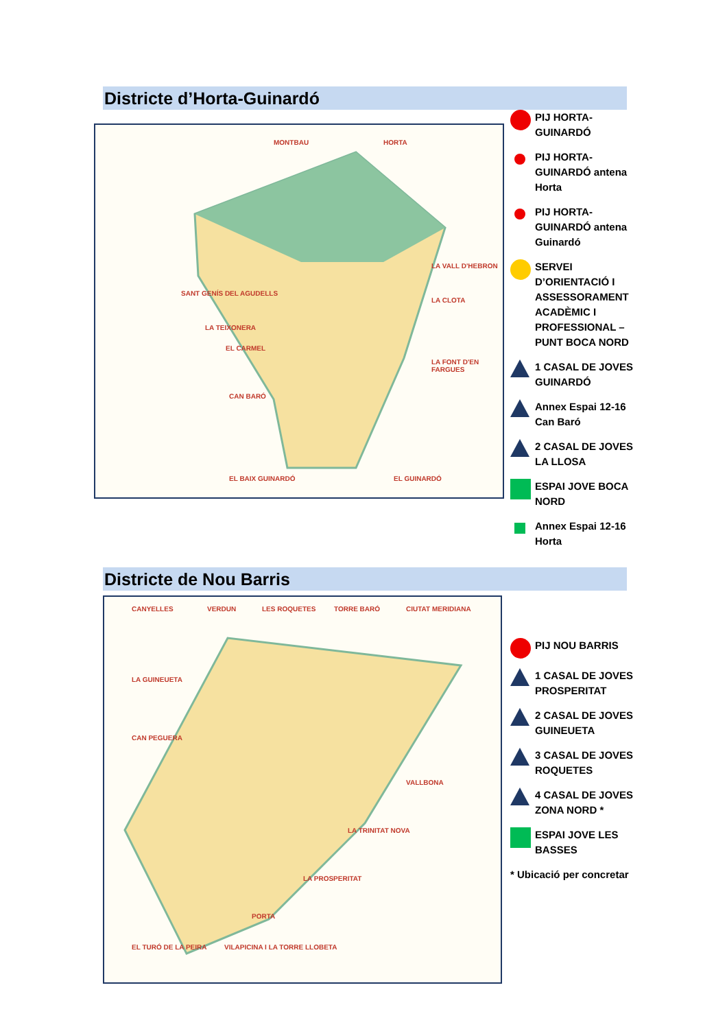Districte d’Horta-Guinardó
MONTBAU HORTA
LA VALL D'HEBRON
LA CLOTA
SANT GENÍS DEL AGUDELLS
LA TEIXONERA
EL CARMEL
LA FONT D'EN FARGUES
CAN BARÓ
EL BAIX GUINARDÓ EL GUINARDÓ
PIJ HORTA-GUINARDÓ
PIJ HORTA-GUINARDÓ antena Horta
PIJ HORTA-GUINARDÓ antena Guinardó
SERVEI D’ORIENTACIÓ I ASSESSORAMENT ACADÈMIC I PROFESSIONAL – PUNT BOCA NORD
1 CASAL DE JOVES GUINARDÓ
Annex Espai 12-16 Can Baró
2 CASAL DE JOVES LA LLOSA
ESPAI JOVE BOCA NORD
Annex Espai 12-16 Horta
Districte de Nou Barris
CANYELLES VERDUN LES ROQUETES TORRE BARÓ CIUTAT MERIDIANA
LA GUINEUETA
CAN PEGUERA
VALLBONA
LA TRINITAT NOVA
LA PROSPERITAT
PORTA
EL TURÓ DE LA PEIRA VILAPICINA I LA TORRE LLOBETA
PIJ NOU BARRIS
1 CASAL DE JOVES PROSPERITAT
2 CASAL DE JOVES GUINEUETA
3 CASAL DE JOVES ROQUETES
4 CASAL DE JOVES ZONA NORD *
ESPAI JOVE LES BASSES
* Ubicació per concretar